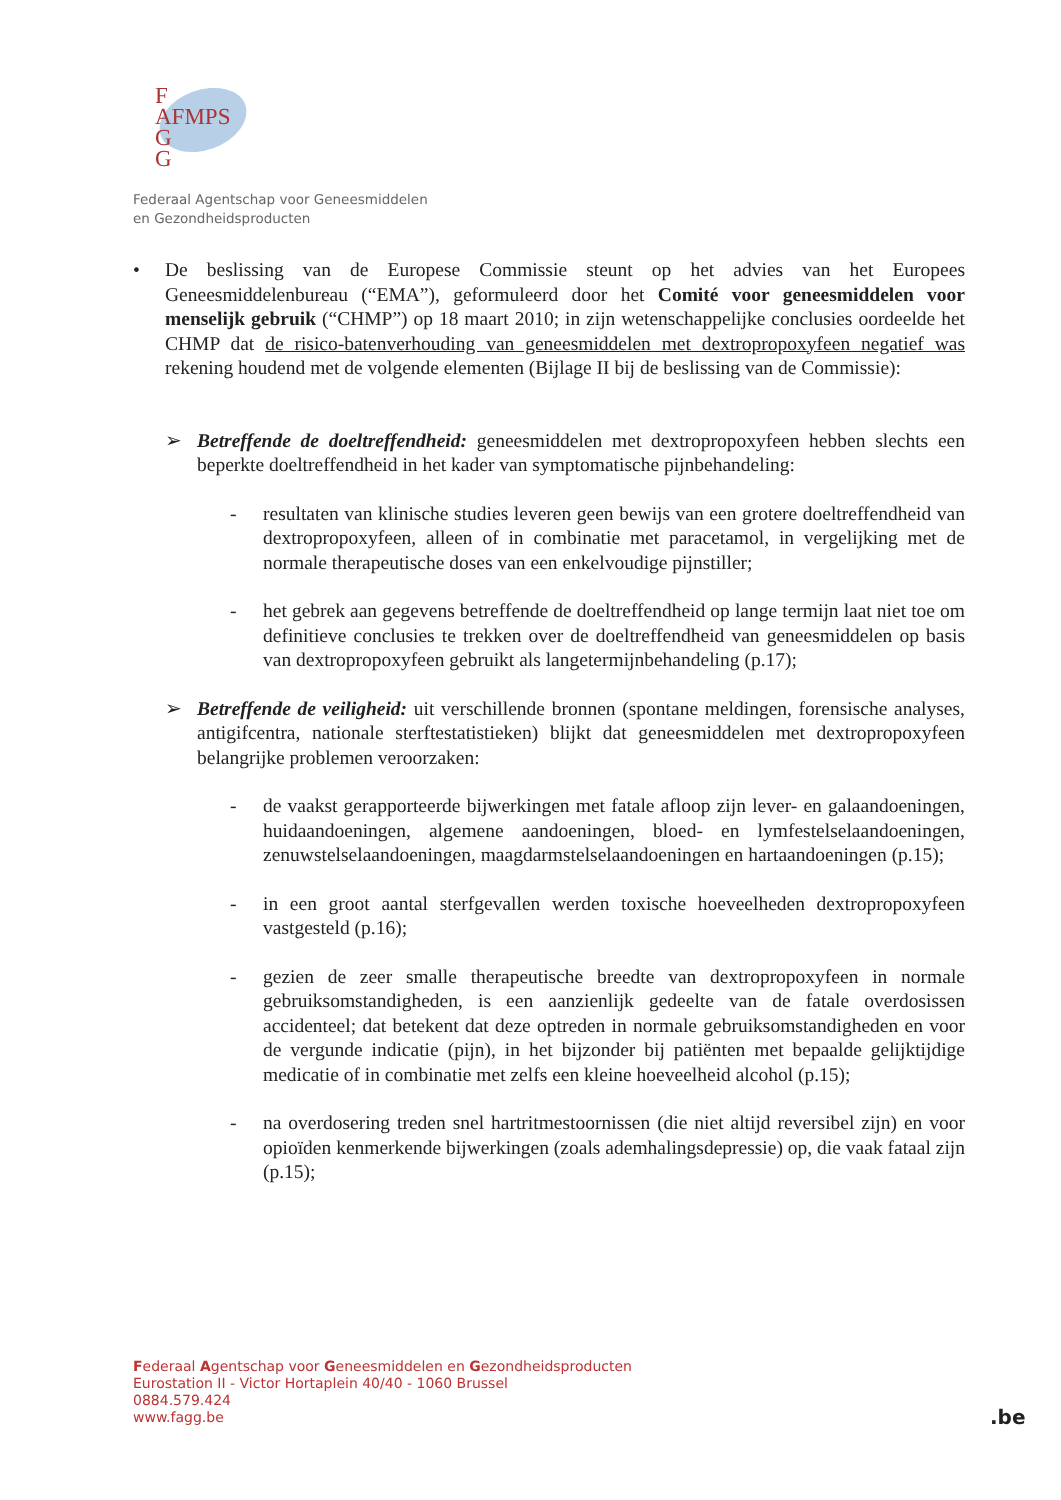F
AFMPS
G
G
Federaal Agentschap voor Geneesmiddelen
en Gezondheidsproducten
• De beslissing van de Europese Commissie steunt op het advies van het Europees Geneesmiddelenbureau (“EMA”), geformuleerd door het Comité voor geneesmiddelen voor menselijk gebruik (“CHMP”) op 18 maart 2010; in zijn wetenschappelijke conclusies oordeelde het CHMP dat de risico-batenverhouding van geneesmiddelen met dextropropoxyfeen negatief was rekening houdend met de volgende elementen (Bijlage II bij de beslissing van de Commissie):
➢ Betreffende de doeltreffendheid: geneesmiddelen met dextropropoxyfeen hebben slechts een beperkte doeltreffendheid in het kader van symptomatische pijnbehandeling:
- resultaten van klinische studies leveren geen bewijs van een grotere doeltreffendheid van dextropropoxyfeen, alleen of in combinatie met paracetamol, in vergelijking met de normale therapeutische doses van een enkelvoudige pijnstiller;
- het gebrek aan gegevens betreffende de doeltreffendheid op lange termijn laat niet toe om definitieve conclusies te trekken over de doeltreffendheid van geneesmiddelen op basis van dextropropoxyfeen gebruikt als langetermijnbehandeling (p.17);
➢ Betreffende de veiligheid: uit verschillende bronnen (spontane meldingen, forensische analyses, antigifcentra, nationale sterftestatistieken) blijkt dat geneesmiddelen met dextropropoxyfeen belangrijke problemen veroorzaken:
- de vaakst gerapporteerde bijwerkingen met fatale afloop zijn lever- en galaandoeningen, huidaandoeningen, algemene aandoeningen, bloed- en lymfestelselaandoeningen, zenuwstelselaandoeningen, maagdarmstelselaandoeningen en hartaandoeningen (p.15);
- in een groot aantal sterfgevallen werden toxische hoeveelheden dextropropoxyfeen vastgesteld (p.16);
- gezien de zeer smalle therapeutische breedte van dextropropoxyfeen in normale gebruiksomstandigheden, is een aanzienlijk gedeelte van de fatale overdosissen accidenteel; dat betekent dat deze optreden in normale gebruiksomstandigheden en voor de vergunde indicatie (pijn), in het bijzonder bij patiënten met bepaalde gelijktijdige medicatie of in combinatie met zelfs een kleine hoeveelheid alcohol (p.15);
- na overdosering treden snel hartritmestoornissen (die niet altijd reversibel zijn) en voor opioïden kenmerkende bijwerkingen (zoals ademhalingsdepressie) op, die vaak fataal zijn (p.15);
Federaal Agentschap voor Geneesmiddelen en Gezondheidsproducten
Eurostation II - Victor Hortaplein 40/40 - 1060 Brussel
0884.579.424
www.fagg.be
.be